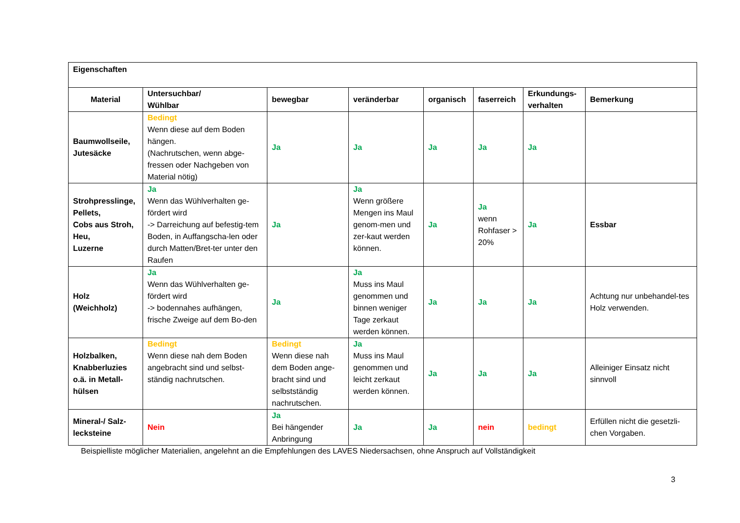| Eigenschaften | | | | | | | |
| --- | --- | --- | --- | --- | --- | --- | --- |
| Material | Untersuchbar/ Wühlbar | bewegbar | veränderbar | organisch | faserreich | Erkundungs- verhalten | Bemerkung |
| Baumwollseile, Jutesäcke | Bedingt Wenn diese auf dem Boden hängen. (Nachrutschen, wenn abge-fressen oder Nachgeben von Material nötig) | Ja | Ja | Ja | Ja | Ja | |
| Strohpresslinge, Pellets, Cobs aus Stroh, Heu, Luzerne | Ja Wenn das Wühlverhalten ge-fördert wird -> Darreichung auf befestig-tem Boden, in Auffangscha-len oder durch Matten/Bret-ter unter den Raufen | Ja | Ja Wenn größere Mengen ins Maul genom-men und zer-kaut werden können. | Ja | Ja wenn Rohfaser > 20% | Ja | Essbar |
| Holz (Weichholz) | Ja Wenn das Wühlverhalten ge-fördert wird -> bodennahes aufhängen, frische Zweige auf dem Bo-den | Ja | Ja Muss ins Maul genommen und binnen weniger Tage zerkaut werden können. | Ja | Ja | Ja | Achtung nur unbehandel-tes Holz verwenden. |
| Holzbalken, Knabberluzies o.ä. in Metall-hülsen | Bedingt Wenn diese nah dem Boden angebracht sind und selbst-ständig nachrutschen. | Bedingt Wenn diese nah dem Boden ange-bracht sind und selbstständig nachrutschen. | Ja Muss ins Maul genommen und leicht zerkaut werden können. | Ja | Ja | Ja | Alleiniger Einsatz nicht sinnvoll |
| Mineral-/ Salz-lecksteine | Nein | Ja Bei hängender Anbringung | Ja | Ja | nein | bedingt | Erfüllen nicht die gesetzli-chen Vorgaben. |
Beispielliste möglicher Materialien, angelehnt an die Empfehlungen des LAVES Niedersachsen, ohne Anspruch auf Vollständigkeit
3